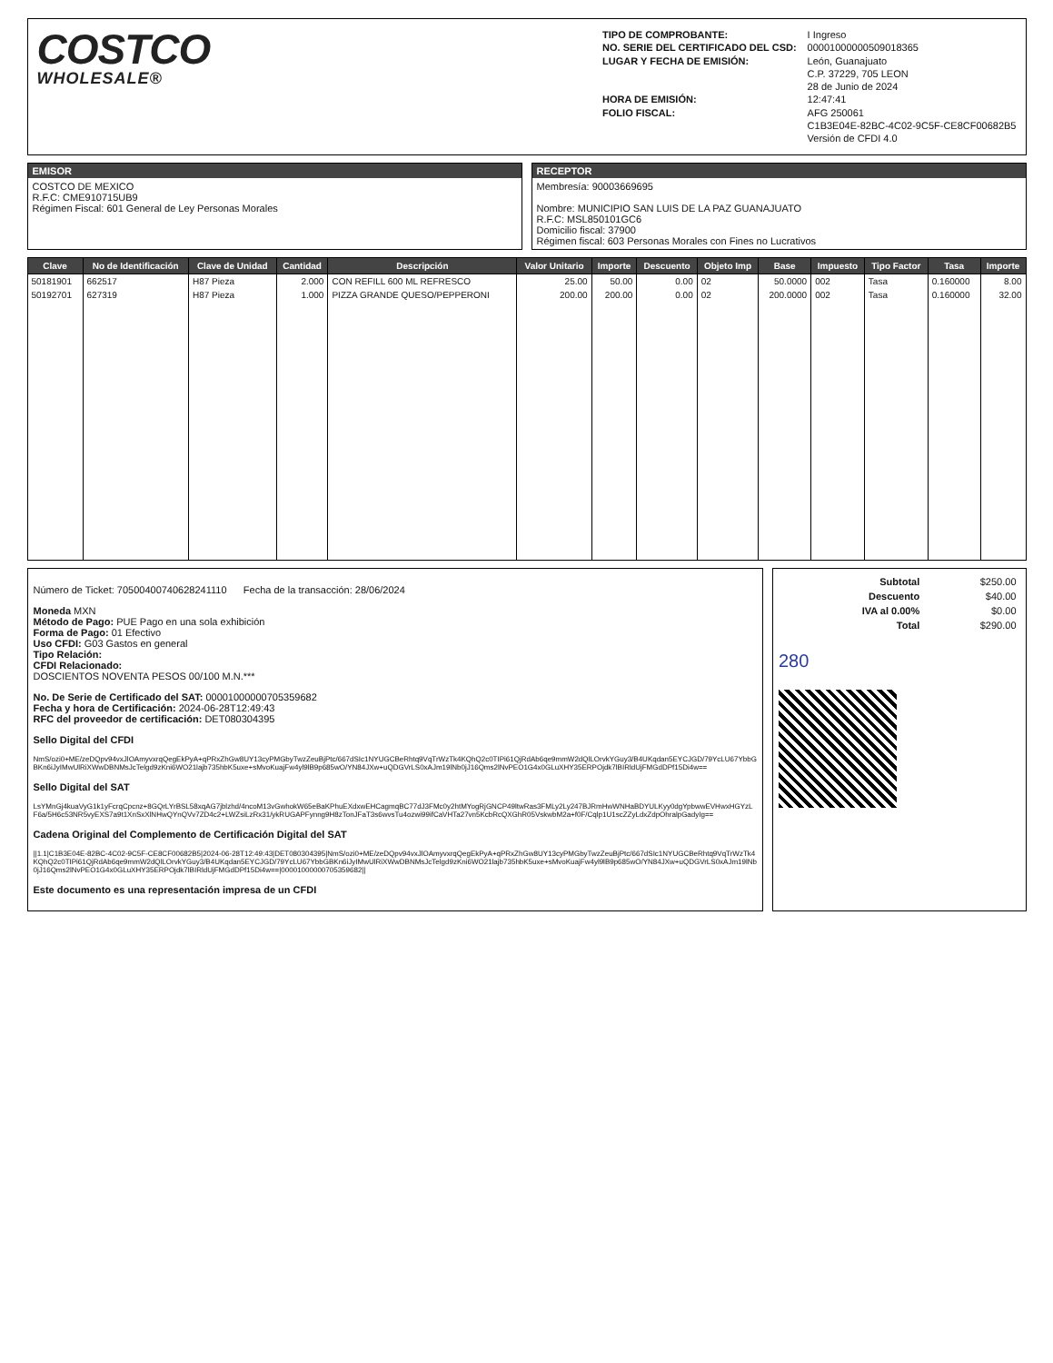COSTCO
WHOLESALE®
TIPO DE COMPROBANTE:
NO. SERIE DEL CERTIFICADO DEL CSD:
LUGAR Y FECHA DE EMISIÓN:
HORA DE EMISIÓN:
FOLIO FISCAL:
I Ingreso
00001000000509018365
León, Guanajuato
C.P. 37229, 705 LEON
28 de Junio de 2024
12:47:41
AFG 250061
C1B3E04E-82BC-4C02-9C5F-CE8CF00682B5
Versión de CFDI 4.0
EMISOR
COSTCO DE MEXICO
R.F.C: CME910715UB9
Régimen Fiscal: 601 General de Ley Personas Morales
RECEPTOR
Membresía: 90003669695
Nombre: MUNICIPIO SAN LUIS DE LA PAZ GUANAJUATO
R.F.C: MSL850101GC6
Domicilio fiscal: 37900
Régimen fiscal: 603 Personas Morales con Fines no Lucrativos
| Clave | No de Identificación | Clave de Unidad | Cantidad | Descripción | Valor Unitario | Importe | Descuento | Objeto Imp | Base | Impuesto | Tipo Factor | Tasa | Importe |
| --- | --- | --- | --- | --- | --- | --- | --- | --- | --- | --- | --- | --- | --- |
| 50181901 | 662517 | H87 Pieza | 2.000 | CON REFILL 600 ML REFRESCO | 25.00 | 50.00 | 0.00 | 02 | 50.0000 | 002 | Tasa | 0.160000 | 8.00 |
| 50192701 | 627319 | H87 Pieza | 1.000 | PIZZA GRANDE QUESO/PEPPERONI | 200.00 | 200.00 | 0.00 | 02 | 200.0000 | 002 | Tasa | 0.160000 | 32.00 |
Número de Ticket: 70500400740628241110 Fecha de la transacción: 28/06/2024
Moneda MXN
Método de Pago: PUE Pago en una sola exhibición
Forma de Pago: 01 Efectivo
Uso CFDI: G03 Gastos en general
Tipo Relación:
CFDI Relacionado:
DOSCIENTOS NOVENTA PESOS 00/100 M.N.***
No. De Serie de Certificado del SAT: 00001000000705359682
Fecha y hora de Certificación: 2024-06-28T12:49:43
RFC del proveedor de certificación: DET080304395
Sello Digital del CFDI
NmS/ozi0+ME/zeDQpv94vxJlOAmyvxrqQegEkPyA+qPRxZhGw8UY13cyPMGbyTwzZeuBjPtc/667dSIc1NYUGCBeRhtq9VqTrWzTk4KQhQ2c0TIPi61QjRdAb6qe9mmW2dQlLOrvkYGuy3/B4UKqdan5EYCJGD/79YcLU67YbbGBKn6iJyIMwUlRiXWwDBNMsJcTelgd9zKni6WO21lajb735hbK5uxe+sMvoKuajFw4yl9lB9p685wO/YN84JXw+uQDGVrLS0xAJm19lNb0jJ16Qms2lNvPEO1G4x0GLuXHY35ERPOjdk7lBIRldUjFMGdDPf15Di4w==
Sello Digital del SAT
LsYMnGj4kuaVyG1k1yFcrqCpcnz+8GQrLYrBSL58xqAG7jblzhd/4ncoM13vGwhokW65eBaKPhuEXdxwEHCagmqBC77dJ3FMc0y2htMYogRjGNCP49ltwRas3FMLy2Ly247BJRmHwWNHaBDYULKyy0dgYpbwwEVHwxHGYzLF6a/5H6c53NR5vyEXS7a9t1XnSxXlNHwQYnQVv7ZD4c2+LWZsiLzRx31/ykRUGAPFynng9H8zTonJFaT3s6wvsTu4ozwi99ifCaVHTa27vn5KcbRcQXGhR05VskwbM2a+f0F/Cqlp1U1scZZyLdxZdpOhralpGadyIg==
Cadena Original del Complemento de Certificación Digital del SAT
||1.1|C1B3E04E-82BC-4C02-9C5F-CE8CF00682B5|2024-06-28T12:49:43|DET080304395|NmS/ozi0+ME/zeDQpv94vxJlOAmyvxrqQegEkPyA+qPRxZhGw8UY13cyPMGbyTwzZeuBjPtc/667dSIc1NYUGCBeRhtq9VqTrWzTk4KQhQ2c0TIPi61QjRdAb6qe9mmW2dQlLOrvkYGuy3/B4UKqdan5EYCJGD/79YcLU67YbbGBKn6iJyIMwUlRiXWwDBNMsJcTelgd9zKni6WO21lajb735hbK5uxe+sMvoKuajFw4yl9lB9p685wO/YN84JXw+uQDGVrLS0xAJm19lNb0jJ16Qms2lNvPEO1G4x0GLuXHY35ERPOjdk7lBIRldUjFMGdDPf15Di4w==|00001000000705359682||
Este documento es una representación impresa de un CFDI
| Subtotal | $250.00 |
| Descuento | $40.00 |
| IVA al 0.00% | $0.00 |
| Total | $290.00 |
280